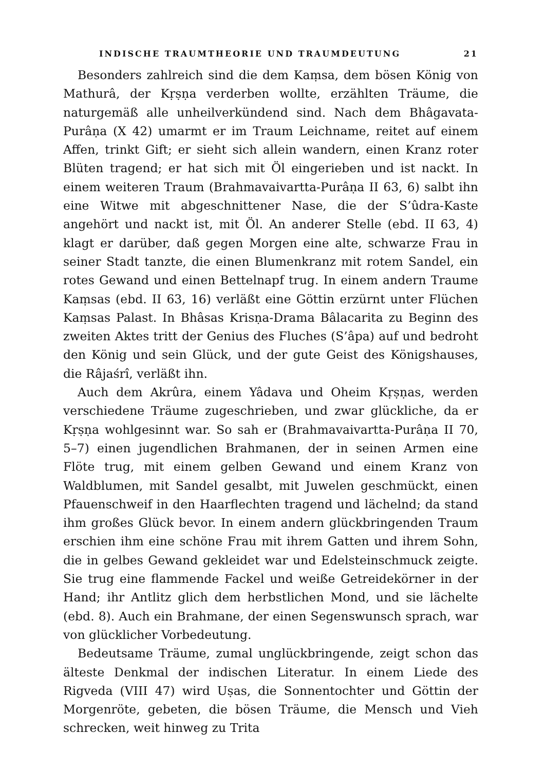INDISCHE TRAUMTHEORIE UND TRAUMDEUTUNG 21
Besonders zahlreich sind die dem Kaṃsa, dem bösen König von Mathurâ, der Kṛṣṇa verderben wollte, erzählten Träume, die naturgemäß alle unheilverkündend sind. Nach dem Bhâgavata-Purâṇa (X 42) umarmt er im Traum Leichname, reitet auf einem Affen, trinkt Gift; er sieht sich allein wandern, einen Kranz roter Blüten tragend; er hat sich mit Öl eingerieben und ist nackt. In einem weiteren Traum (Brahmavaivartta-Purâṇa II 63, 6) salbt ihn eine Witwe mit abgeschnittener Nase, die der S’ûdra-Kaste angehört und nackt ist, mit Öl. An anderer Stelle (ebd. II 63, 4) klagt er darüber, daß gegen Morgen eine alte, schwarze Frau in seiner Stadt tanzte, die einen Blumenkranz mit rotem Sandel, ein rotes Gewand und einen Bettelnapf trug. In einem andern Traume Kaṃsas (ebd. II 63, 16) verläßt eine Göttin erzürnt unter Flüchen Kaṃsas Palast. In Bhâsas Krisṇa-Drama Bâlacarita zu Beginn des zweiten Aktes tritt der Genius des Fluches (S’âpa) auf und bedroht den König und sein Glück, und der gute Geist des Königshauses, die Râjaśrî, verläßt ihn.
Auch dem Akrûra, einem Yâdava und Oheim Kṛṣṇas, werden verschiedene Träume zugeschrieben, und zwar glückliche, da er Kṛṣṇa wohlgesinnt war. So sah er (Brahmavaivartta-Purâṇa II 70, 5–7) einen jugendlichen Brahmanen, der in seinen Armen eine Flöte trug, mit einem gelben Gewand und einem Kranz von Waldblumen, mit Sandel gesalbt, mit Juwelen geschmückt, einen Pfauenschweif in den Haarflechten tragend und lächelnd; da stand ihm großes Glück bevor. In einem andern glückbringenden Traum erschien ihm eine schöne Frau mit ihrem Gatten und ihrem Sohn, die in gelbes Gewand gekleidet war und Edelsteinschmuck zeigte. Sie trug eine flammende Fackel und weiße Getreidekörner in der Hand; ihr Antlitz glich dem herbstlichen Mond, und sie lächelte (ebd. 8). Auch ein Brahmane, der einen Segenswunsch sprach, war von glücklicher Vorbedeutung.
Bedeutsame Träume, zumal unglückbringende, zeigt schon das älteste Denkmal der indischen Literatur. In einem Liede des Rigveda (VIII 47) wird Uṣas, die Sonnentochter und Göttin der Morgenröte, gebeten, die bösen Träume, die Mensch und Vieh schrecken, weit hinweg zu Trita